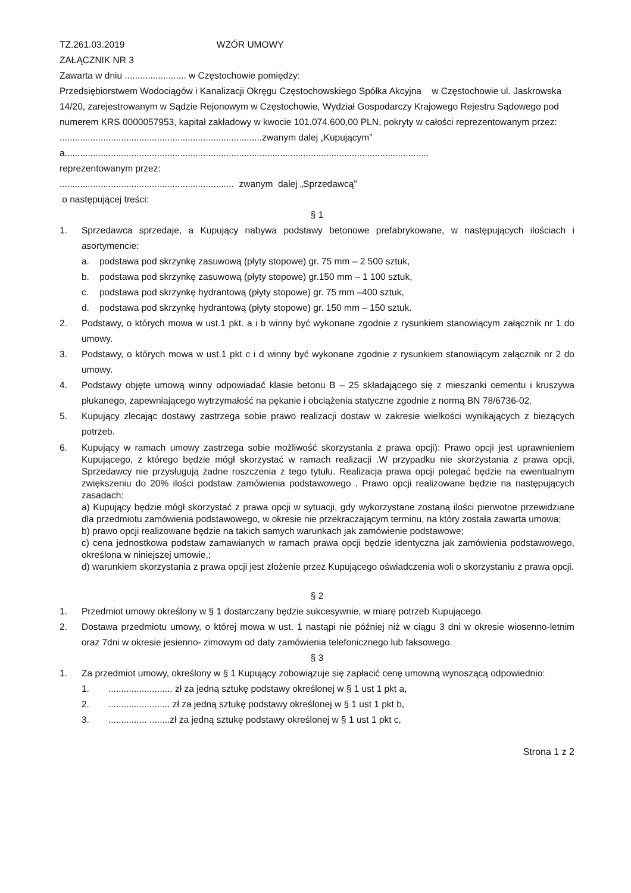TZ.261.03.2019 WZÓR UMOWY
ZAŁĄCZNIK NR 3
Zawarta w dniu ........................ w Częstochowie pomiędzy:
Przedsiębiorstwem Wodociągów i Kanalizacji Okręgu Częstochowskiego Spółka Akcyjna w Częstochowie ul. Jaskrowska 14/20, zarejestrowanym w Sądzie Rejonowym w Częstochowie, Wydział Gospodarczy Krajowego Rejestru Sądowego pod numerem KRS 0000057953, kapitał zakładowy w kwocie 101.074.600,00 PLN, pokryty w całości reprezentowanym przez:
...............................................................................zwanym dalej „Kupującym”
a..............................................................................................................................................
reprezentowanym przez:
.................................................................... zwanym dalej „Sprzedawcą”
o następującej treści:
§ 1
1. Sprzedawca sprzedaje, a Kupujący nabywa podstawy betonowe prefabrykowane, w następujących ilościach i asortymencie:
a. podstawa pod skrzynkę zasuwową (płyty stopowe) gr. 75 mm – 2 500 sztuk,
b. podstawa pod skrzynkę zasuwową (płyty stopowe) gr.150 mm – 1 100 sztuk,
c. podstawa pod skrzynkę hydrantową (płyty stopowe) gr. 75 mm –400 sztuk,
d. podstawa pod skrzynkę hydrantową (płyty stopowe) gr. 150 mm – 150 sztuk.
2. Podstawy, o których mowa w ust.1 pkt. a i b winny być wykonane zgodnie z rysunkiem stanowiącym załącznik nr 1 do umowy.
3. Podstawy, o których mowa w ust.1 pkt c i d winny być wykonane zgodnie z rysunkiem stanowiącym załącznik nr 2 do umowy.
4. Podstawy objęte umową winny odpowiadać klasie betonu B – 25 składającego się z mieszanki cementu i kruszywa płukanego, zapewniającego wytrzymałość na pękanie i obciążenia statyczne zgodnie z normą BN 78/6736-02.
5. Kupujący zlecając dostawy zastrzega sobie prawo realizacji dostaw w zakresie wielkości wynikających z bieżących potrzeb.
6. Kupujący w ramach umowy zastrzega sobie możliwość skorzystania z prawa opcji): Prawo opcji jest uprawnieniem Kupującego, z którego będzie mógł skorzystać w ramach realizacji .W przypadku nie skorzystania z prawa opcji, Sprzedawcy nie przysługują żadne roszczenia z tego tytułu. Realizacja prawa opcji polegać będzie na ewentualnym zwiększeniu do 20% ilości podstaw zamówienia podstawowego . Prawo opcji realizowane będzie na następujących zasadach:
a) Kupujący będzie mógł skorzystać z prawa opcji w sytuacji, gdy wykorzystane zostaną ilości pierwotne przewidziane dla przedmiotu zamówienia podstawowego, w okresie nie przekraczającym terminu, na który została zawarta umowa;
b) prawo opcji realizowane będzie na takich samych warunkach jak zamówienie podstawowe;
c) cena jednostkowa podstaw zamawianych w ramach prawa opcji będzie identyczna jak zamówienia podstawowego, określona w niniejszej umowie,;
d) warunkiem skorzystania z prawa opcji jest złożenie przez Kupującego oświadczenia woli o skorzystaniu z prawa opcji.
§ 2
1. Przedmiot umowy określony w § 1 dostarczany będzie sukcesywnie, w miarę potrzeb Kupującego.
2. Dostawa przedmiotu umowy, o której mowa w ust. 1 nastąpi nie później niż w ciągu 3 dni w okresie wiosenno-letnim oraz 7dni w okresie jesienno- zimowym od daty zamówienia telefonicznego lub faksowego.
§ 3
1. Za przedmiot umowy, określony w § 1 Kupujący zobowiązuje się zapłacić cenę umowną wynoszącą odpowiednio:
1.......................... zł za jedną sztukę podstawy określonej w § 1 ust 1 pkt a,
2......................... zł za jedną sztukę podstawy określonej w § 1 ust 1 pkt b,
3................ ........zł za jedną sztukę podstawy określonej w § 1 ust 1 pkt c,
Strona 1 z 2